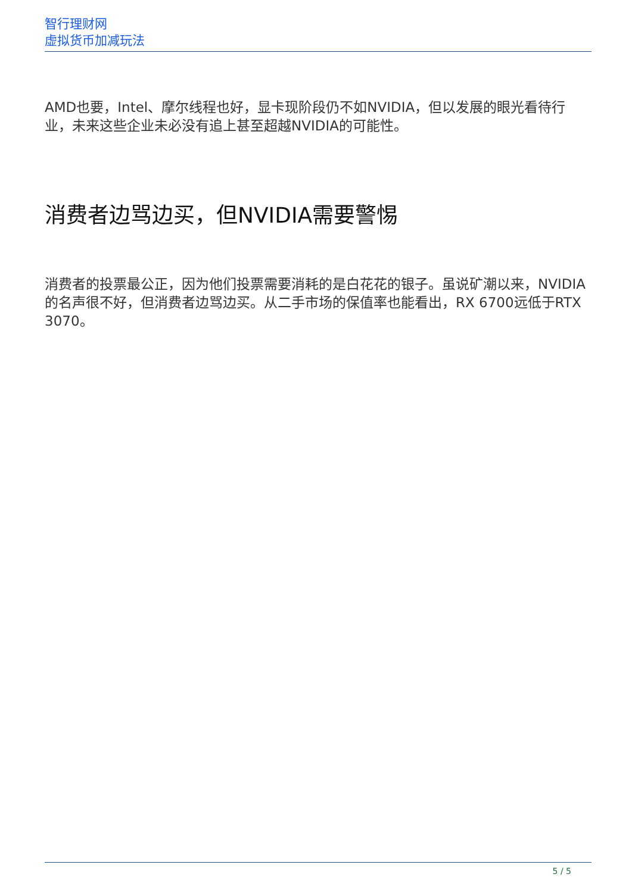智行理财网
虚拟货币加减玩法
AMD也要，Intel、摩尔线程也好，显卡现阶段仍不如NVIDIA，但以发展的眼光看待行业，未来这些企业未必没有追上甚至超越NVIDIA的可能性。
消费者边骂边买，但NVIDIA需要警惕
消费者的投票最公正，因为他们投票需要消耗的是白花花的银子。虽说矿潮以来，NVIDIA的名声很不好，但消费者边骂边买。从二手市场的保值率也能看出，RX 6700远低于RTX 3070。
5 / 5